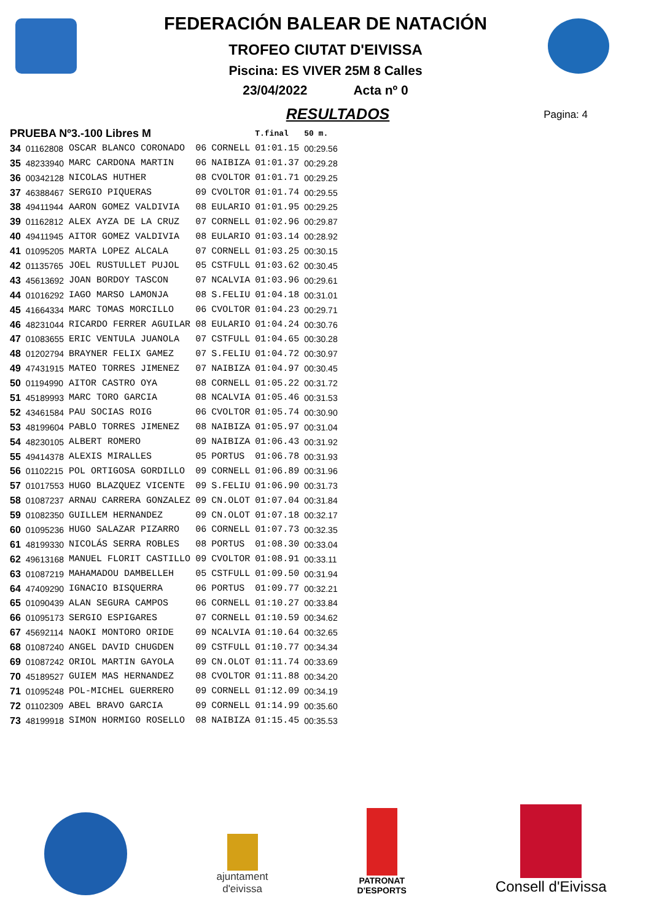FEDERACIÓN BALEAR DE NATACIÓN
TROFEO CIUTAT D'EIVISSA
Piscina: ES VIVER 25M 8 Calles
23/04/2022 Acta nº 0
RESULTADOS
Pagina: 4
| PRUEBA Nº3.-100 Libres M | | | | | T.final | 50 m. |
| --- | --- | --- | --- | --- | --- | --- |
| 34 | 01162808 | OSCAR BLANCO CORONADO | 06 | CORNELL | 01:01.15 | 00:29.56 |
| 35 | 48233940 | MARC CARDONA MARTIN | 06 | NAIBIZA | 01:01.37 | 00:29.28 |
| 36 | 00342128 | NICOLAS HUTHER | 08 | CVOLTOR | 01:01.71 | 00:29.25 |
| 37 | 46388467 | SERGIO PIQUERAS | 09 | CVOLTOR | 01:01.74 | 00:29.55 |
| 38 | 49411944 | AARON GOMEZ VALDIVIA | 08 | EULARIO | 01:01.95 | 00:29.25 |
| 39 | 01162812 | ALEX AYZA DE LA CRUZ | 07 | CORNELL | 01:02.96 | 00:29.87 |
| 40 | 49411945 | AITOR GOMEZ VALDIVIA | 08 | EULARIO | 01:03.14 | 00:28.92 |
| 41 | 01095205 | MARTA LOPEZ ALCALA | 07 | CORNELL | 01:03.25 | 00:30.15 |
| 42 | 01135765 | JOEL RUSTULLET PUJOL | 05 | CSTFULL | 01:03.62 | 00:30.45 |
| 43 | 45613692 | JOAN BORDOY TASCON | 07 | NCALVIA | 01:03.96 | 00:29.61 |
| 44 | 01016292 | IAGO MARSO LAMONJA | 08 | S.FELIU | 01:04.18 | 00:31.01 |
| 45 | 41664334 | MARC TOMAS MORCILLO | 06 | CVOLTOR | 01:04.23 | 00:29.71 |
| 46 | 48231044 | RICARDO FERRER AGUILAR | 08 | EULARIO | 01:04.24 | 00:30.76 |
| 47 | 01083655 | ERIC VENTULA JUANOLA | 07 | CSTFULL | 01:04.65 | 00:30.28 |
| 48 | 01202794 | BRAYNER FELIX GAMEZ | 07 | S.FELIU | 01:04.72 | 00:30.97 |
| 49 | 47431915 | MATEO TORRES JIMENEZ | 07 | NAIBIZA | 01:04.97 | 00:30.45 |
| 50 | 01194990 | AITOR CASTRO OYA | 08 | CORNELL | 01:05.22 | 00:31.72 |
| 51 | 45189993 | MARC TORO GARCIA | 08 | NCALVIA | 01:05.46 | 00:31.53 |
| 52 | 43461584 | PAU SOCIAS ROIG | 06 | CVOLTOR | 01:05.74 | 00:30.90 |
| 53 | 48199604 | PABLO TORRES JIMENEZ | 08 | NAIBIZA | 01:05.97 | 00:31.04 |
| 54 | 48230105 | ALBERT ROMERO | 09 | NAIBIZA | 01:06.43 | 00:31.92 |
| 55 | 49414378 | ALEXIS MIRALLES | 05 | PORTUS | 01:06.78 | 00:31.93 |
| 56 | 01102215 | POL ORTIGOSA GORDILLO | 09 | CORNELL | 01:06.89 | 00:31.96 |
| 57 | 01017553 | HUGO BLAZQUEZ VICENTE | 09 | S.FELIU | 01:06.90 | 00:31.73 |
| 58 | 01087237 | ARNAU CARRERA GONZALEZ | 09 | CN.OLOT | 01:07.04 | 00:31.84 |
| 59 | 01082350 | GUILLEM HERNANDEZ | 09 | CN.OLOT | 01:07.18 | 00:32.17 |
| 60 | 01095236 | HUGO SALAZAR PIZARRO | 06 | CORNELL | 01:07.73 | 00:32.35 |
| 61 | 48199330 | NICOLÁS SERRA ROBLES | 08 | PORTUS | 01:08.30 | 00:33.04 |
| 62 | 49613168 | MANUEL FLORIT CASTILLO | 09 | CVOLTOR | 01:08.91 | 00:33.11 |
| 63 | 01087219 | MAHAMADOU DAMBELLEH | 05 | CSTFULL | 01:09.50 | 00:31.94 |
| 64 | 47409290 | IGNACIO BISQUERRA | 06 | PORTUS | 01:09.77 | 00:32.21 |
| 65 | 01090439 | ALAN SEGURA CAMPOS | 06 | CORNELL | 01:10.27 | 00:33.84 |
| 66 | 01095173 | SERGIO ESPIGARES | 07 | CORNELL | 01:10.59 | 00:34.62 |
| 67 | 45692114 | NAOKI MONTORO ORIDE | 09 | NCALVIA | 01:10.64 | 00:32.65 |
| 68 | 01087240 | ANGEL DAVID CHUGDEN | 09 | CSTFULL | 01:10.77 | 00:34.34 |
| 69 | 01087242 | ORIOL MARTIN GAYOLA | 09 | CN.OLOT | 01:11.74 | 00:33.69 |
| 70 | 45189527 | GUIEM MAS HERNANDEZ | 08 | CVOLTOR | 01:11.88 | 00:34.20 |
| 71 | 01095248 | POL-MICHEL GUERRERO | 09 | CORNELL | 01:12.09 | 00:34.19 |
| 72 | 01102309 | ABEL BRAVO GARCIA | 09 | CORNELL | 01:14.99 | 00:35.60 |
| 73 | 48199918 | SIMON HORMIGO ROSELLO | 08 | NAIBIZA | 01:15.45 | 00:35.53 |
ajuntament
d'eivissa
PATRONAT
D'ESPORTS
Consell d'Eivissa